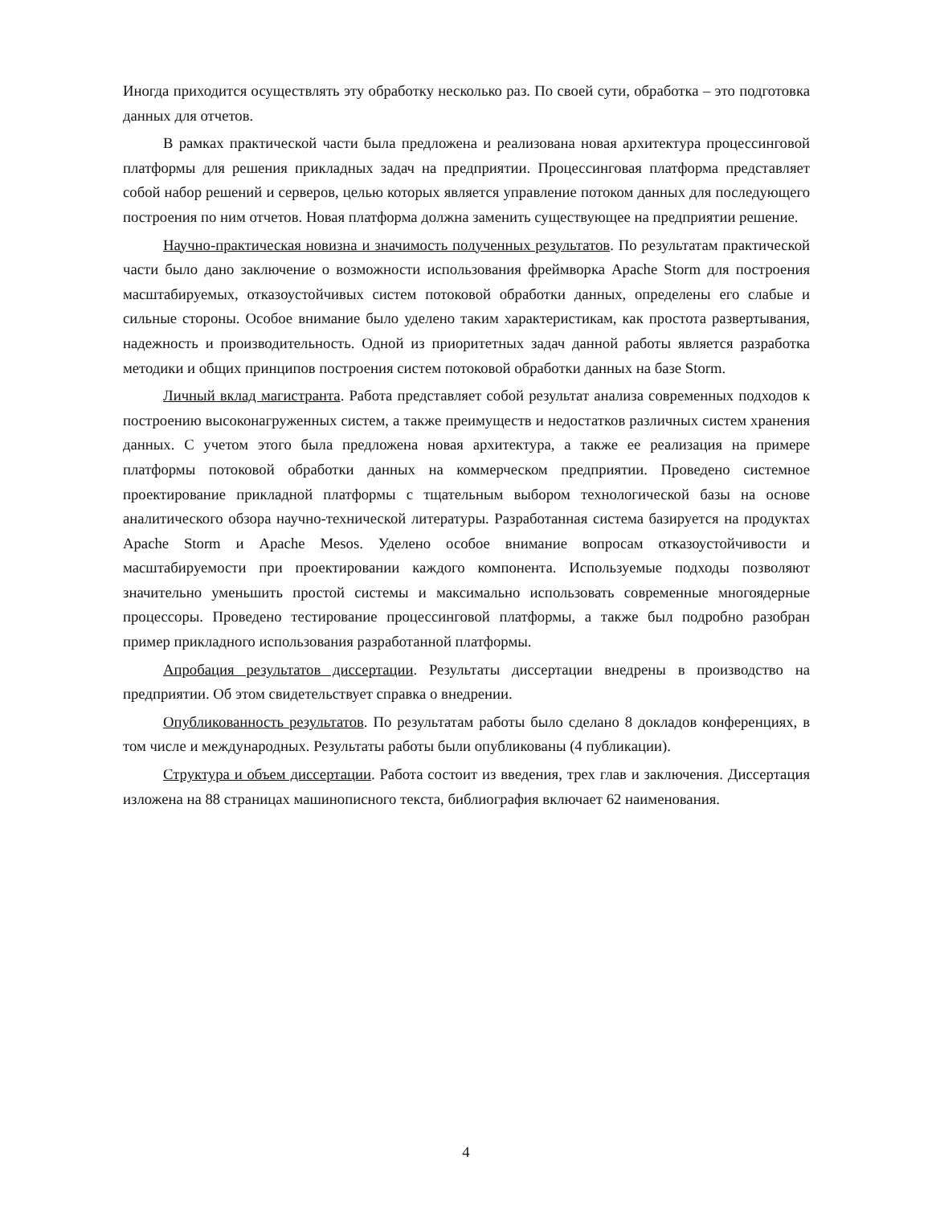Иногда приходится осуществлять эту обработку несколько раз. По своей сути, обработка – это подготовка данных для отчетов.
В рамках практической части была предложена и реализована новая архитектура процессинговой платформы для решения прикладных задач на предприятии. Процессинговая платформа представляет собой набор решений и серверов, целью которых является управление потоком данных для последующего построения по ним отчетов. Новая платформа должна заменить существующее на предприятии решение.
Научно-практическая новизна и значимость полученных результатов. По результатам практической части было дано заключение о возможности использования фреймворка Apache Storm для построения масштабируемых, отказоустойчивых систем потоковой обработки данных, определены его слабые и сильные стороны. Особое внимание было уделено таким характеристикам, как простота развертывания, надежность и производительность. Одной из приоритетных задач данной работы является разработка методики и общих принципов построения систем потоковой обработки данных на базе Storm.
Личный вклад магистранта. Работа представляет собой результат анализа современных подходов к построению высоконагруженных систем, а также преимуществ и недостатков различных систем хранения данных. С учетом этого была предложена новая архитектура, а также ее реализация на примере платформы потоковой обработки данных на коммерческом предприятии. Проведено системное проектирование прикладной платформы с тщательным выбором технологической базы на основе аналитического обзора научно-технической литературы. Разработанная система базируется на продуктах Apache Storm и Apache Mesos. Уделено особое внимание вопросам отказоустойчивости и масштабируемости при проектировании каждого компонента. Используемые подходы позволяют значительно уменьшить простой системы и максимально использовать современные многоядерные процессоры. Проведено тестирование процессинговой платформы, а также был подробно разобран пример прикладного использования разработанной платформы.
Апробация результатов диссертации. Результаты диссертации внедрены в производство на предприятии. Об этом свидетельствует справка о внедрении.
Опубликованность результатов. По результатам работы было сделано 8 докладов конференциях, в том числе и международных. Результаты работы были опубликованы (4 публикации).
Структура и объем диссертации. Работа состоит из введения, трех глав и заключения. Диссертация изложена на 88 страницах машинописного текста, библиография включает 62 наименования.
4